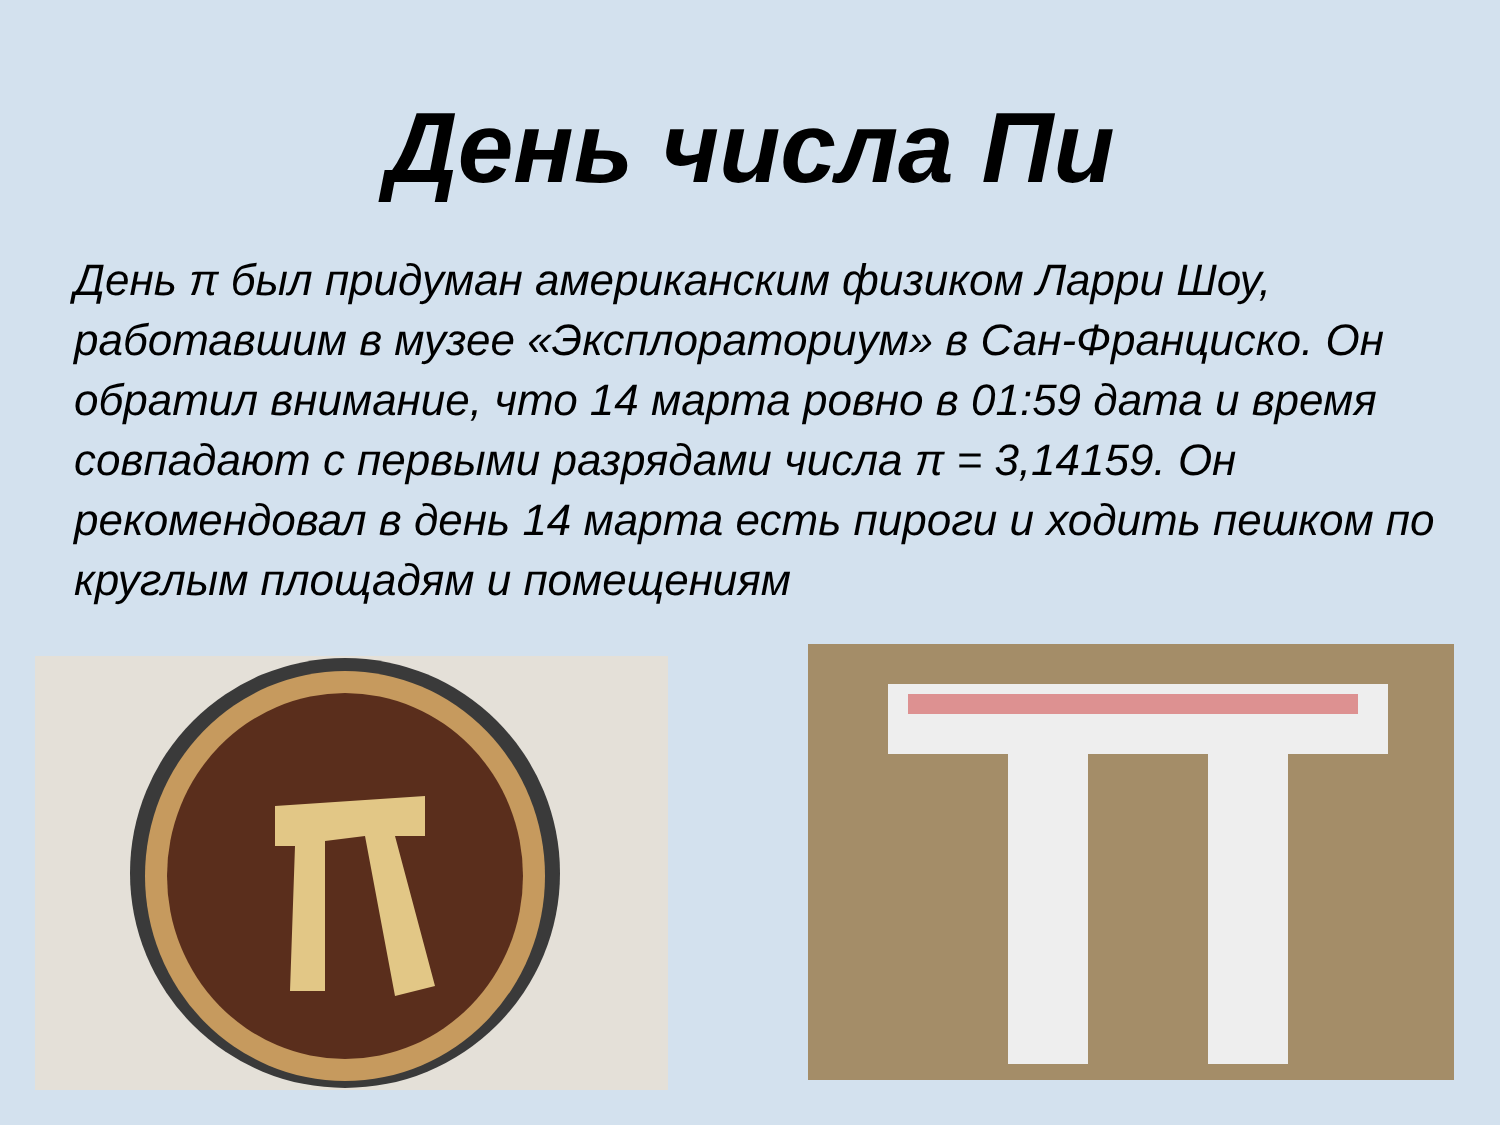День числа Пи
День π был придуман американским физиком Ларри Шоу, работавшим в музее «Эксплораториум» в Сан-Франциско. Он обратил внимание, что 14 марта ровно в 01:59 дата и время совпадают с первыми разрядами числа π = 3,14159. Он рекомендовал в день 14 марта есть пироги и ходить пешком по круглым площадям и помещениям